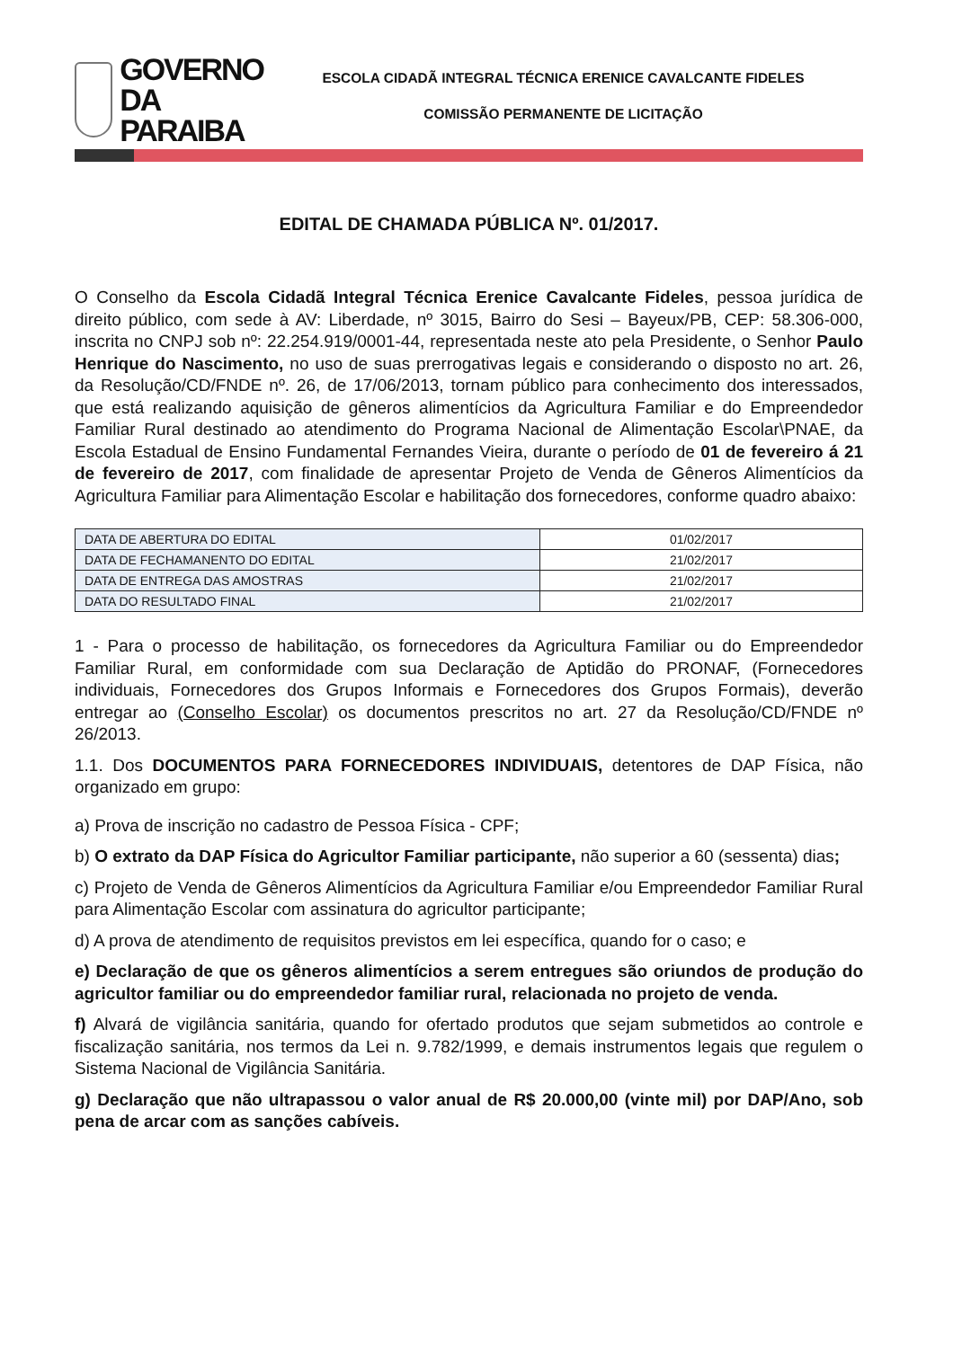GOVERNO
DA PARAIBA
ESCOLA CIDADÃ INTEGRAL TÉCNICA ERENICE CAVALCANTE FIDELES
COMISSÃO PERMANENTE DE LICITAÇÃO
EDITAL DE CHAMADA PÚBLICA Nº. 01/2017.
O Conselho da Escola Cidadã Integral Técnica Erenice Cavalcante Fideles, pessoa jurídica de direito público, com sede à AV: Liberdade, nº 3015, Bairro do Sesi – Bayeux/PB, CEP: 58.306-000, inscrita no CNPJ sob nº: 22.254.919/0001-44, representada neste ato pela Presidente, o Senhor Paulo Henrique do Nascimento, no uso de suas prerrogativas legais e considerando o disposto no art. 26, da Resolução/CD/FNDE nº. 26, de 17/06/2013, tornam público para conhecimento dos interessados, que está realizando aquisição de gêneros alimentícios da Agricultura Familiar e do Empreendedor Familiar Rural destinado ao atendimento do Programa Nacional de Alimentação Escolar\PNAE, da Escola Estadual de Ensino Fundamental Fernandes Vieira, durante o período de 01 de fevereiro á 21 de fevereiro de 2017, com finalidade de apresentar Projeto de Venda de Gêneros Alimentícios da Agricultura Familiar para Alimentação Escolar e habilitação dos fornecedores, conforme quadro abaixo:
| DATA DE ABERTURA DO EDITAL | 01/02/2017 |
| DATA DE FECHAMANENTO DO EDITAL | 21/02/2017 |
| DATA DE ENTREGA DAS AMOSTRAS | 21/02/2017 |
| DATA DO RESULTADO FINAL | 21/02/2017 |
1 - Para o processo de habilitação, os fornecedores da Agricultura Familiar ou do Empreendedor Familiar Rural, em conformidade com sua Declaração de Aptidão do PRONAF, (Fornecedores individuais, Fornecedores dos Grupos Informais e Fornecedores dos Grupos Formais), deverão entregar ao (Conselho Escolar) os documentos prescritos no art. 27 da Resolução/CD/FNDE nº 26/2013.
1.1. Dos DOCUMENTOS PARA FORNECEDORES INDIVIDUAIS, detentores de DAP Física, não organizado em grupo:
a) Prova de inscrição no cadastro de Pessoa Física - CPF;
b) O extrato da DAP Física do Agricultor Familiar participante, não superior a 60 (sessenta) dias;
c) Projeto de Venda de Gêneros Alimentícios da Agricultura Familiar e/ou Empreendedor Familiar Rural para Alimentação Escolar com assinatura do agricultor participante;
d) A prova de atendimento de requisitos previstos em lei específica, quando for o caso; e
e) Declaração de que os gêneros alimentícios a serem entregues são oriundos de produção do agricultor familiar ou do empreendedor familiar rural, relacionada no projeto de venda.
f) Alvará de vigilância sanitária, quando for ofertado produtos que sejam submetidos ao controle e fiscalização sanitária, nos termos da Lei n. 9.782/1999, e demais instrumentos legais que regulem o Sistema Nacional de Vigilância Sanitária.
g) Declaração que não ultrapassou o valor anual de R$ 20.000,00 (vinte mil) por DAP/Ano, sob pena de arcar com as sanções cabíveis.